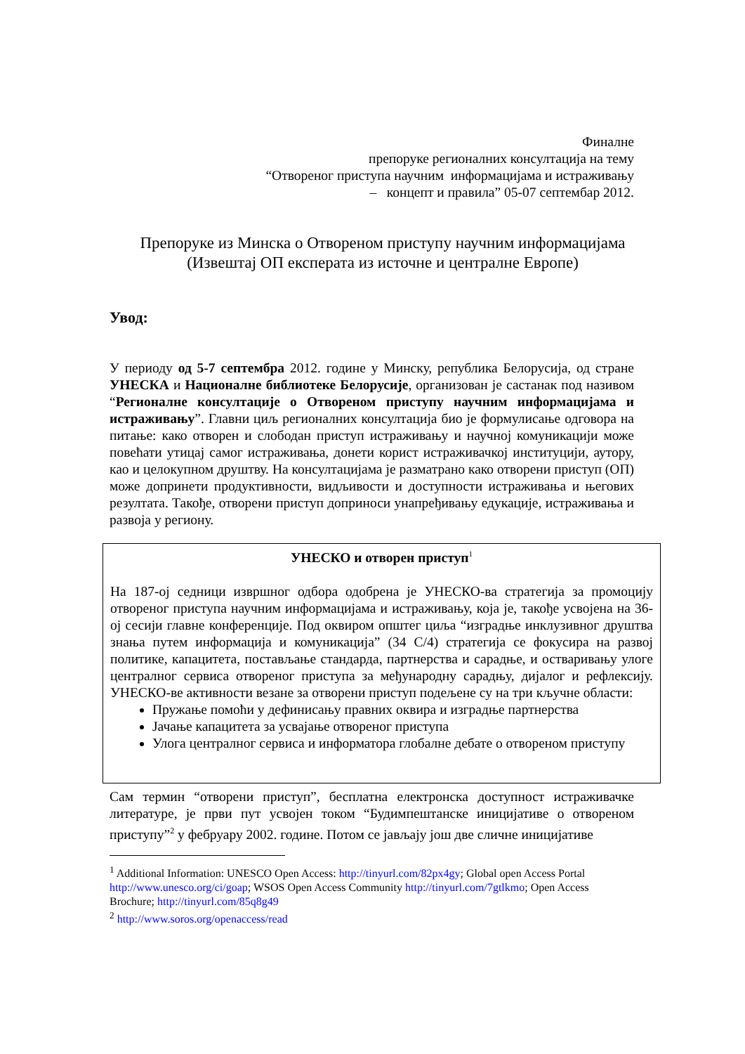Финалне
препоруке регионалних консултација на тему
“Отвореног приступа научним информацијама и истраживању
– концепт и правила” 05-07 септембар 2012.
Препоруке из Минска о Отвореном приступу научним информацијама
(Извештај ОП експерата из источне и централне Европе)
Увод:
У периоду од 5-7 септембра 2012. године у Минску, република Белорусија, од стране УНЕСКА и Националне библиотеке Белорусије, организован је састанак под називом “Регионалне консултације о Отвореном приступу научним информацијама и истраживању”. Главни циљ регионалних консултација био је формулисање одговора на питање: како отворен и слободан приступ истраживању и научној комуникацији може повећати утицај самог истраживања, донети корист истраживачкој институцији, аутору, као и целокупном друштву. На консултацијама је разматрано како отворени приступ (ОП) може допринети продуктивности, видљивости и доступности истраживања и његових резултата. Такође, отворени приступ доприноси унапређивању едукације, истраживања и развоја у региону.
УНЕСКО и отворен приступ<sup>1</sup>
На 187-ој седници извршног одбора одобрена је УНЕСКО-ва стратегија за промоцију отвореног приступа научним информацијама и истраживању, која је, такође усвојена на 36-ој сесији главне конференције. Под оквиром општег циља “изградње инклузивног друштва знања путем информација и комуникација” (34 C/4) стратегија се фокусира на развој политике, капацитета, постављање стандарда, партнерства и сарадње, и остваривању улоге централног сервиса отвореног приступа за међународну сарадњу, дијалог и рефлексију. УНЕСКО-ве активности везане за отворени приступ подељене су на три кључне области:
Пружање помоћи у дефинисању правних оквира и изградње партнерства
Јачање капацитета за усвајање отвореног приступа
Улога централног сервиса и информатора глобалне дебате о отвореном приступу
Сам термин “отворени приступ”, бесплатна електронска доступност истраживачке литературе, је први пут усвојен током “Будимпештанске иницијативе о отвореном приступу”<sup>2</sup> у фебруару 2002. године. Потом се јављају још две сличне иницијативе
<sup>1</sup> Additional Information: UNESCO Open Access: http://tinyurl.com/82px4gy; Global open Access Portal http://www.unesco.org/ci/goap; WSOS Open Access Community http://tinyurl.com/7gtlkmo; Open Access Brochure; http://tinyurl.com/85q8g49
<sup>2</sup> http://www.soros.org/openaccess/read